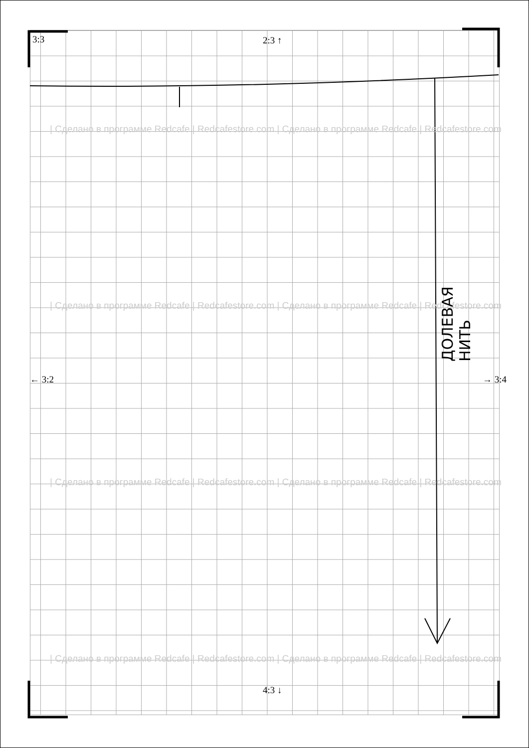3:3 2:3 ↑
← 3:2 → 3:4
4:3 ↓
| Сделано в программе Redcafe | Redcafestore.com | Сделано в программе Redcafe | Redcafestore.com
| Сделано в программе Redcafe | Redcafestore.com | Сделано в программе Redcafe | Redcafestore.com
| Сделано в программе Redcafe | Redcafestore.com | Сделано в программе Redcafe | Redcafestore.com
| Сделано в программе Redcafe | Redcafestore.com | Сделано в программе Redcafe | Redcafestore.com
ДОЛЕВАЯ НИТЬ